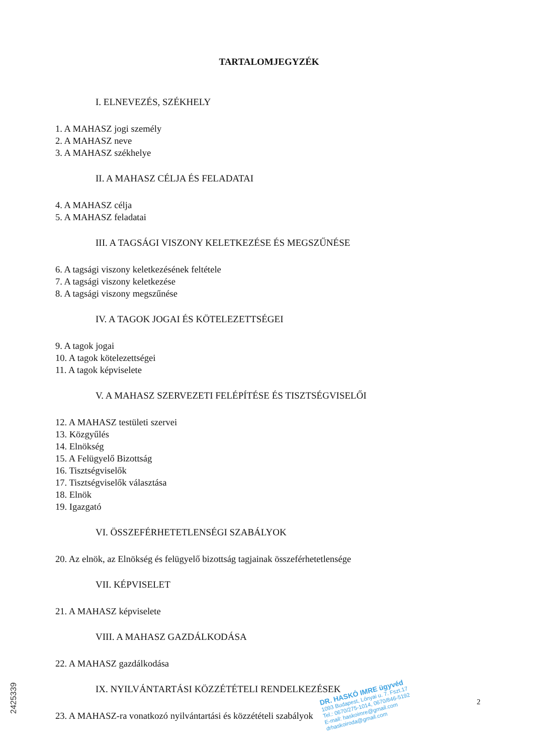TARTALOMJEGYZÉK
I. ELNEVEZÉS, SZÉKHELY
1. A MAHASZ jogi személy
2. A MAHASZ neve
3. A MAHASZ székhelye
II. A MAHASZ CÉLJA ÉS FELADATAI
4. A MAHASZ célja
5. A MAHASZ feladatai
III. A TAGSÁGI VISZONY KELETKEZÉSE ÉS MEGSZŰNÉSE
6. A tagsági viszony keletkezésének feltétele
7. A tagsági viszony keletkezése
8. A tagsági viszony megszűnése
IV. A TAGOK JOGAI ÉS KÖTELEZETTSÉGEI
9. A tagok jogai
10. A tagok kötelezettségei
11. A tagok képviselete
V. A MAHASZ SZERVEZETI FELÉPÍTÉSE ÉS TISZTSÉGVISELŐI
12. A MAHASZ testületi szervei
13. Közgyűlés
14. Elnökség
15. A Felügyelő Bizottság
16. Tisztségviselők
17. Tisztségviselők választása
18. Elnök
19. Igazgató
VI. ÖSSZEFÉRHETETLENSÉGI SZABÁLYOK
20. Az elnök, az Elnökség és felügyelő bizottság tagjainak összeférhetetlensége
VII. KÉPVISELET
21. A MAHASZ képviselete
VIII. A MAHASZ GAZDÁLKODÁSA
22. A MAHASZ gazdálkodása
IX. NYILVÁNTARTÁSI KÖZZÉTÉTELI RENDELKEZÉSEK
23. A MAHASZ-ra vonatkozó nyilvántartási és közzétételi szabályok
DR. HASKÓ IMRE ügyvéd
1093 Budapest, Lónyai u. 7. Fszt.17
Tel.: 0670/275-1014, 0670/846-5192
E-mail: haskoimre@gmail.com
drhaskoiroda@gmail.com
2
2425339